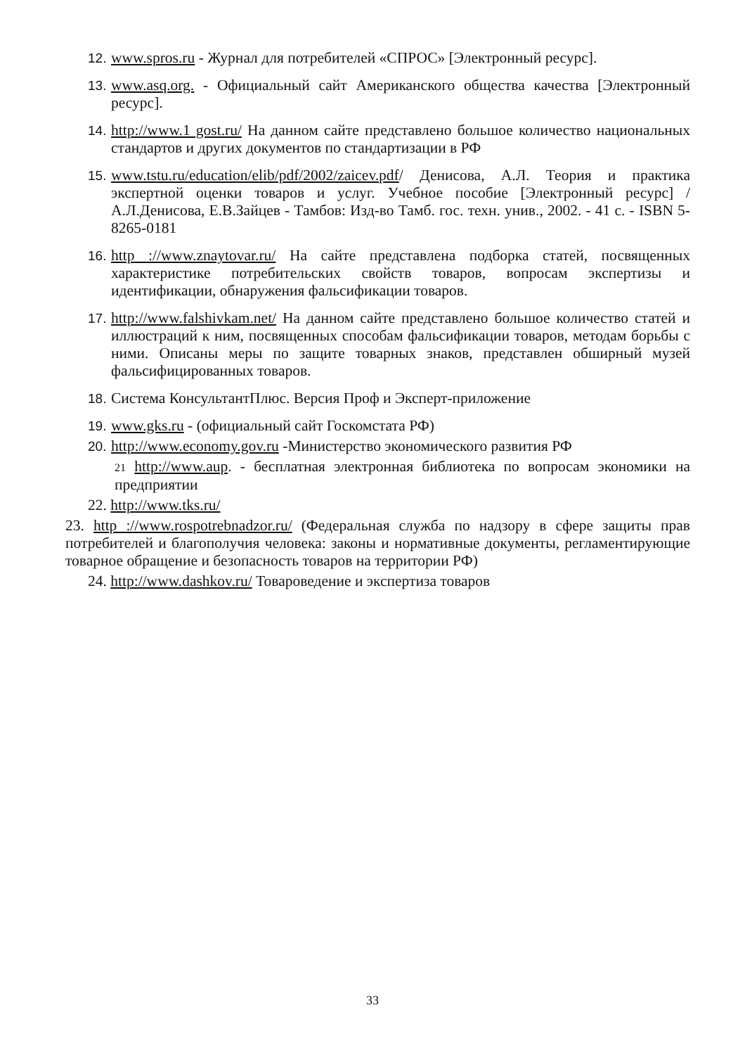12. www.spros.ru - Журнал для потребителей «СПРОС» [Электронный ресурс].
13. www.asq.org. - Официальный сайт Американского общества качества [Электронный ресурс].
14. http://www.1 gost.ru/ На данном сайте представлено большое количество национальных стандартов и других документов по стандартизации в РФ
15. www.tstu.ru/education/elib/pdf/2002/zaicev.pdf/ Денисова, А.Л. Теория и практика экспертной оценки товаров и услуг. Учебное пособие [Электронный ресурс] / А.Л.Денисова, Е.В.Зайцев - Тамбов: Изд-во Тамб. гос. техн. унив., 2002. - 41 с. - ISBN 5-8265-0181
16. http ://www.znaytovar.ru/ На сайте представлена подборка статей, посвященных характеристике потребительских свойств товаров, вопросам экспертизы и идентификации, обнаружения фальсификации товаров.
17. http://www.falshivkam.net/ На данном сайте представлено большое количество статей и иллюстраций к ним, посвященных способам фальсификации товаров, методам борьбы с ними. Описаны меры по защите товарных знаков, представлен обширный музей фальсифицированных товаров.
18. Система КонсультантПлюс. Версия Проф и Эксперт-приложение
19. www.gks.ru - (официальный сайт Госкомстата РФ)
20. http://www.economy.gov.ru -Министерство экономического развития РФ
21 http://www.aup. - бесплатная электронная библиотека по вопросам экономики на предприятии
22. http://www.tks.ru/
23. http ://www.rospotrebnadzor.ru/ (Федеральная служба по надзору в сфере защиты прав потребителей и благополучия человека: законы и нормативные документы, регламентирующие товарное обращение и безопасность товаров на территории РФ)
24. http://www.dashkov.ru/ Товароведение и экспертиза товаров
33